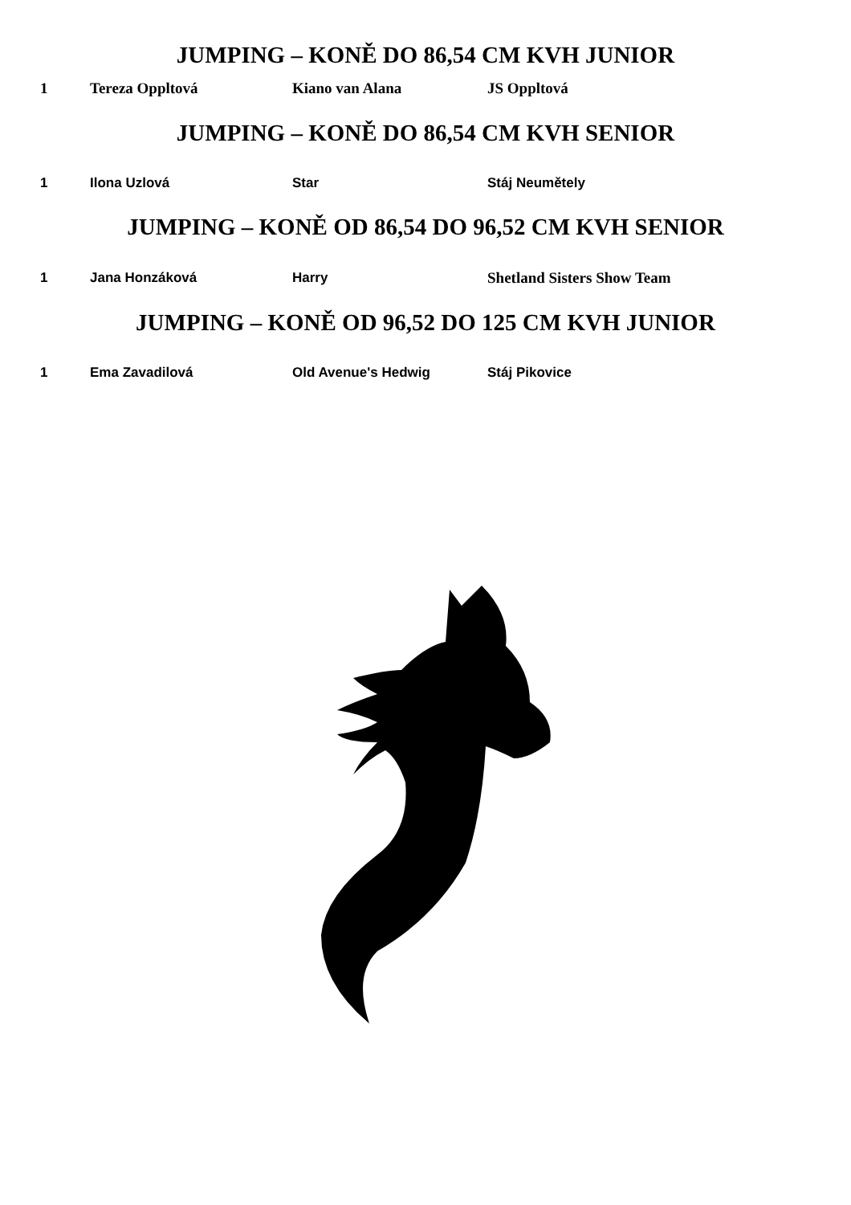JUMPING – KONĚ DO 86,54 CM KVH JUNIOR
| 1 | Tereza Oppltová | Kiano van Alana | JS Oppltová |
JUMPING – KONĚ DO 86,54 CM KVH SENIOR
| 1 | Ilona Uzlová | Star | Stáj Neumětely |
JUMPING – KONĚ OD 86,54 DO 96,52 CM KVH SENIOR
| 1 | Jana Honzáková | Harry | Shetland Sisters Show Team |
JUMPING – KONĚ OD 96,52 DO 125 CM KVH JUNIOR
| 1 | Ema Zavadilová | Old Avenue's Hedwig | Stáj Pikovice |